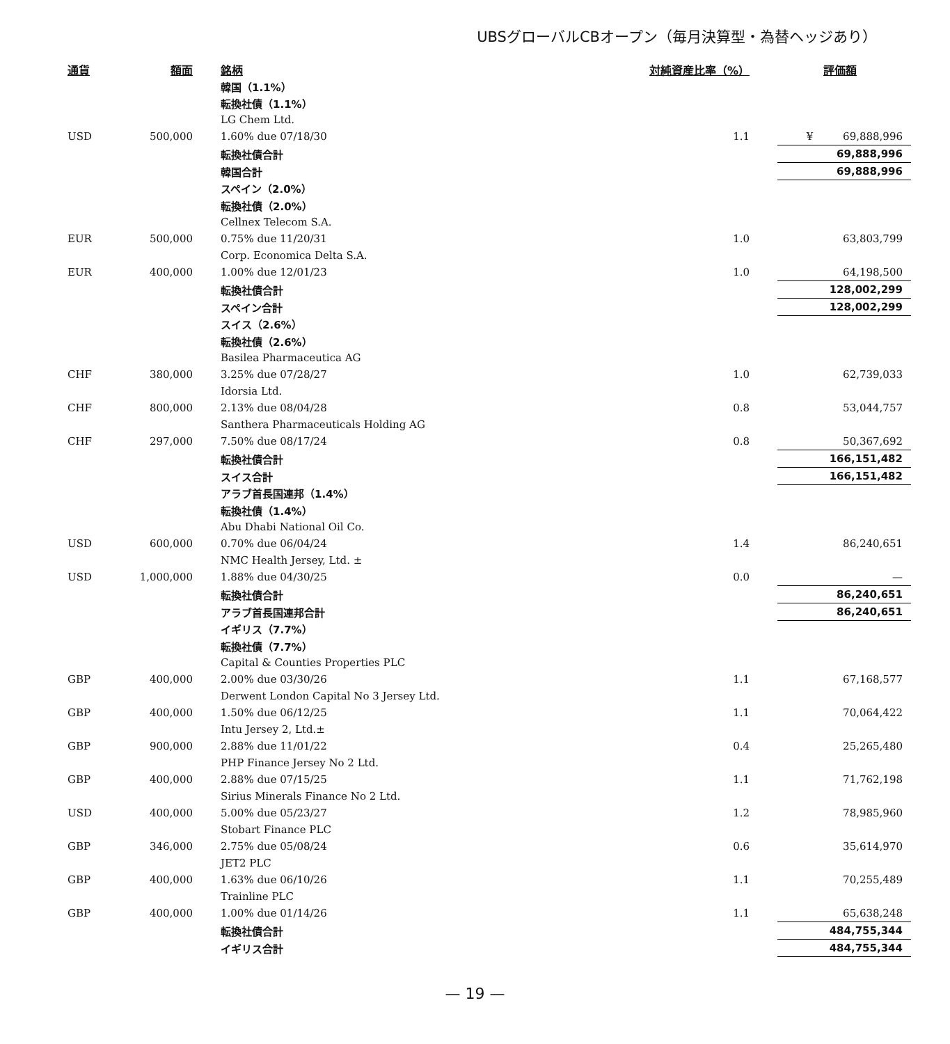UBSグローバルCBオープン（毎月決算型・為替ヘッジあり）
| 通貨 | 額面 | 銘柄 | 対純資産比率（%） | 評価額 |
| --- | --- | --- | --- | --- |
| | | 韓国（1.1%） | | |
| | | 転換社債（1.1%） | | |
| | | LG Chem Ltd. | | |
| USD | 500,000 | 1.60% due 07/18/30 | 1.1 | ¥ 69,888,996 |
| | | 転換社債合計 | | 69,888,996 |
| | | 韓国合計 | | 69,888,996 |
| | | スペイン（2.0%） | | |
| | | 転換社債（2.0%） | | |
| | | Cellnex Telecom S.A. | | |
| EUR | 500,000 | 0.75% due 11/20/31 | 1.0 | 63,803,799 |
| | | Corp. Economica Delta S.A. | | |
| EUR | 400,000 | 1.00% due 12/01/23 | 1.0 | 64,198,500 |
| | | 転換社債合計 | | 128,002,299 |
| | | スペイン合計 | | 128,002,299 |
| | | スイス（2.6%） | | |
| | | 転換社債（2.6%） | | |
| | | Basilea Pharmaceutica AG | | |
| CHF | 380,000 | 3.25% due 07/28/27 | 1.0 | 62,739,033 |
| | | Idorsia Ltd. | | |
| CHF | 800,000 | 2.13% due 08/04/28 | 0.8 | 53,044,757 |
| | | Santhera Pharmaceuticals Holding AG | | |
| CHF | 297,000 | 7.50% due 08/17/24 | 0.8 | 50,367,692 |
| | | 転換社債合計 | | 166,151,482 |
| | | スイス合計 | | 166,151,482 |
| | | アラブ首長国連邦（1.4%） | | |
| | | 転換社債（1.4%） | | |
| | | Abu Dhabi National Oil Co. | | |
| USD | 600,000 | 0.70% due 06/04/24 | 1.4 | 86,240,651 |
| | | NMC Health Jersey, Ltd. ± | | |
| USD | 1,000,000 | 1.88% due 04/30/25 | 0.0 | — |
| | | 転換社債合計 | | 86,240,651 |
| | | アラブ首長国連邦合計 | | 86,240,651 |
| | | イギリス（7.7%） | | |
| | | 転換社債（7.7%） | | |
| | | Capital & Counties Properties PLC | | |
| GBP | 400,000 | 2.00% due 03/30/26 | 1.1 | 67,168,577 |
| | | Derwent London Capital No 3 Jersey Ltd. | | |
| GBP | 400,000 | 1.50% due 06/12/25 | 1.1 | 70,064,422 |
| | | Intu Jersey 2, Ltd.± | | |
| GBP | 900,000 | 2.88% due 11/01/22 | 0.4 | 25,265,480 |
| | | PHP Finance Jersey No 2 Ltd. | | |
| GBP | 400,000 | 2.88% due 07/15/25 | 1.1 | 71,762,198 |
| | | Sirius Minerals Finance No 2 Ltd. | | |
| USD | 400,000 | 5.00% due 05/23/27 | 1.2 | 78,985,960 |
| | | Stobart Finance PLC | | |
| GBP | 346,000 | 2.75% due 05/08/24 | 0.6 | 35,614,970 |
| | | JET2 PLC | | |
| GBP | 400,000 | 1.63% due 06/10/26 | 1.1 | 70,255,489 |
| | | Trainline PLC | | |
| GBP | 400,000 | 1.00% due 01/14/26 | 1.1 | 65,638,248 |
| | | 転換社債合計 | | 484,755,344 |
| | | イギリス合計 | | 484,755,344 |
— 19 —